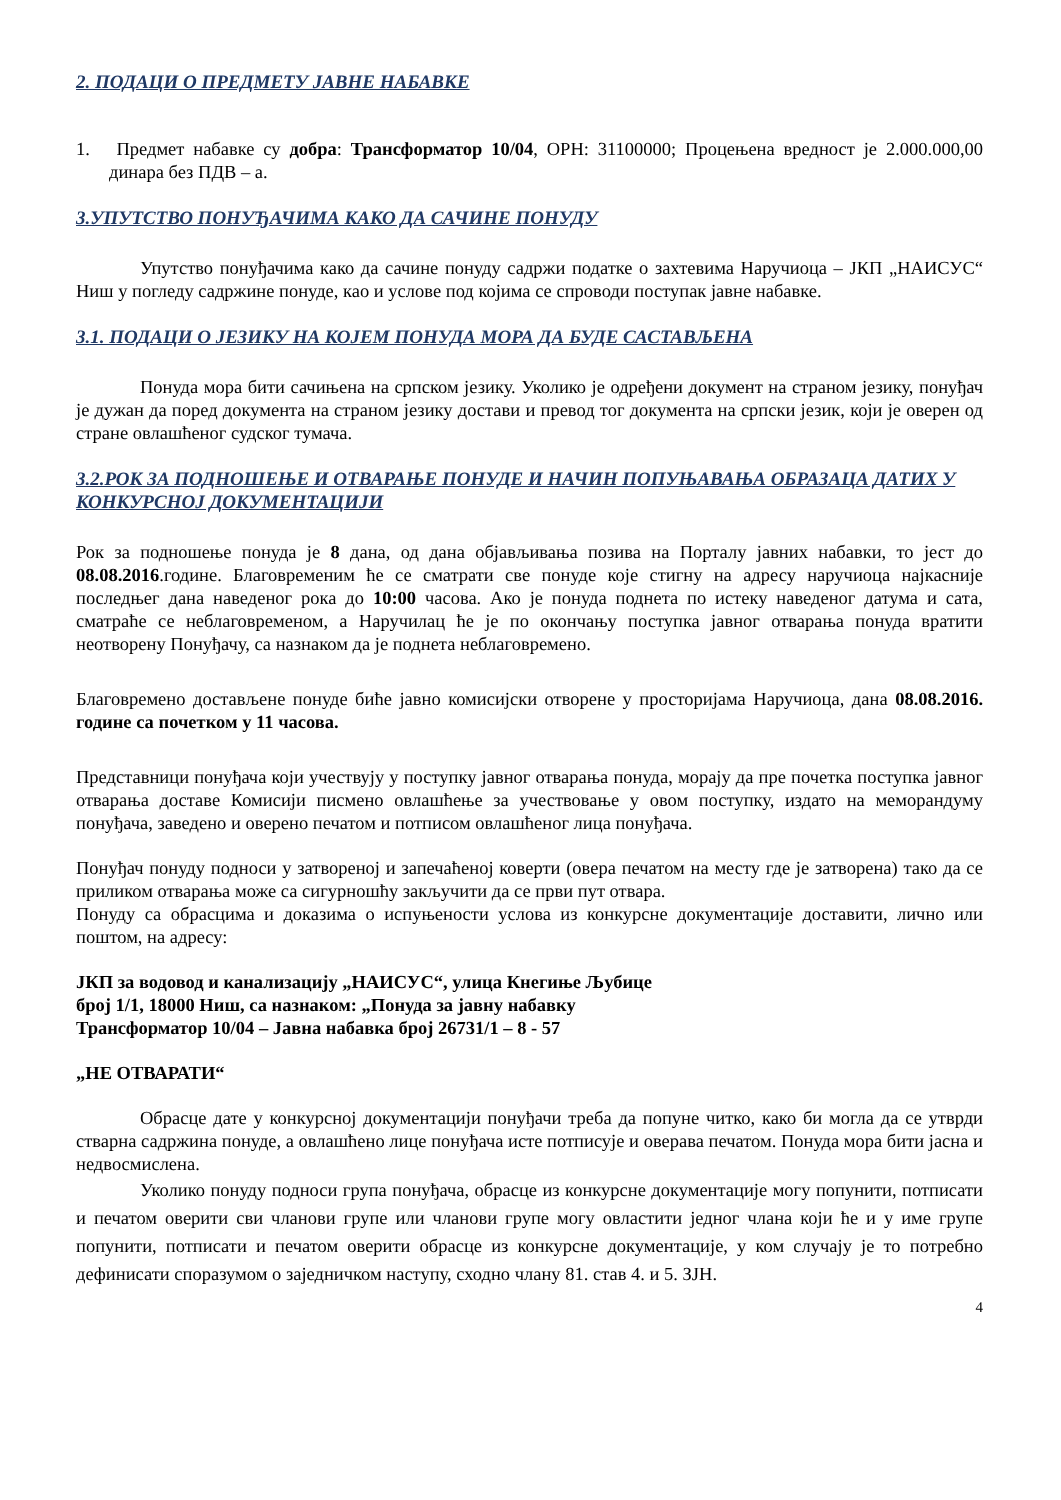2. ПОДАЦИ О ПРЕДМЕТУ ЈАВНЕ НАБАВКЕ
1. Предмет набавке су добра: Трансформатор 10/04, ОРН: 31100000; Процењена вредност је 2.000.000,00 динара без ПДВ – а.
3.УПУТСТВО ПОНУЂАЧИМА КАКО ДА САЧИНЕ ПОНУДУ
Упутство понуђачима како да сачине понуду садржи податке о захтевима Наручиоца – ЈКП „НАИСУС“ Ниш у погледу садржине понуде, као и услове под којима се спроводи поступак јавне набавке.
3.1. ПОДАЦИ О ЈЕЗИКУ НА КОЈЕМ ПОНУДА МОРА ДА БУДЕ САСТАВЉЕНА
Понуда мора бити сачињена на српском језику. Уколико је одређени документ на страном језику, понуђач је дужан да поред документа на страном језику достави и превод тог документа на српски језик, који је оверен од стране овлашћеног судског тумача.
3.2.РОК ЗА ПОДНОШЕЊЕ И ОТВАРАЊЕ ПОНУДЕ И НАЧИН ПОПУЊАВАЊА ОБРАЗАЦА ДАТИХ У КОНКУРСНОЈ ДОКУМЕНТАЦИЈИ
Рок за подношење понуда је 8 дана, од дана објављивања позива на Порталу јавних набавки, то јест до 08.08.2016.године. Благовременим ће се сматрати све понуде које стигну на адресу наручиоца најкасније последњег дана наведеног рока до 10:00 часова. Ако је понуда поднета по истеку наведеног датума и сата, сматраће се неблаговременом, а Наручилац ће је по окончању поступка јавног отварања понуда вратити неотворену Понуђачу, са назнаком да је поднета неблаговремено.
Благовремено достављене понуде биће јавно комисијски отворене у просторијама Наручиоца, дана 08.08.2016. године са почетком у 11 часова.
Представници понуђача који учествују у поступку јавног отварања понуда, морају да пре почетка поступка јавног отварања доставе Комисији писмено овлашћење за учествовање у овом поступку, издато на меморандуму понуђача, заведено и оверено печатом и потписом овлашћеног лица понуђача.
Понуђач понуду подноси у затвореној и запечаћеној коверти (овера печатом на месту где је затворена) тако да се приликом отварања може са сигурношћу закључити да се први пут отвара.
Понуду са обрасцима и доказима о испуњености услова из конкурсне документације доставити, лично или поштом, на адресу:
ЈКП за водовод и канализацију „НАИСУС“, улица Кнегиње Љубице
број 1/1, 18000 Ниш, са назнаком: „Понуда за јавну набавку
Трансформатор 10/04 – Јавна набавка број 26731/1 – 8 - 57
„НЕ ОТВАРАТИ“
Обрасце дате у конкурсној документацији понуђачи треба да попуне читко, како би могла да се утврди стварна садржина понуде, а овлашћено лице понуђача исте потписује и оверава печатом. Понуда мора бити јасна и недвосмислена.
Уколико понуду подноси група понуђача, обрасце из конкурсне документације могу попунити, потписати и печатом оверити сви чланови групе или чланови групе могу овластити једног члана који ће и у име групе попунити, потписати и печатом оверити обрасце из конкурсне документације, у ком случају је то потребно дефинисати споразумом о заједничком наступу, сходно члану 81. став 4. и 5. ЗЈН.
4